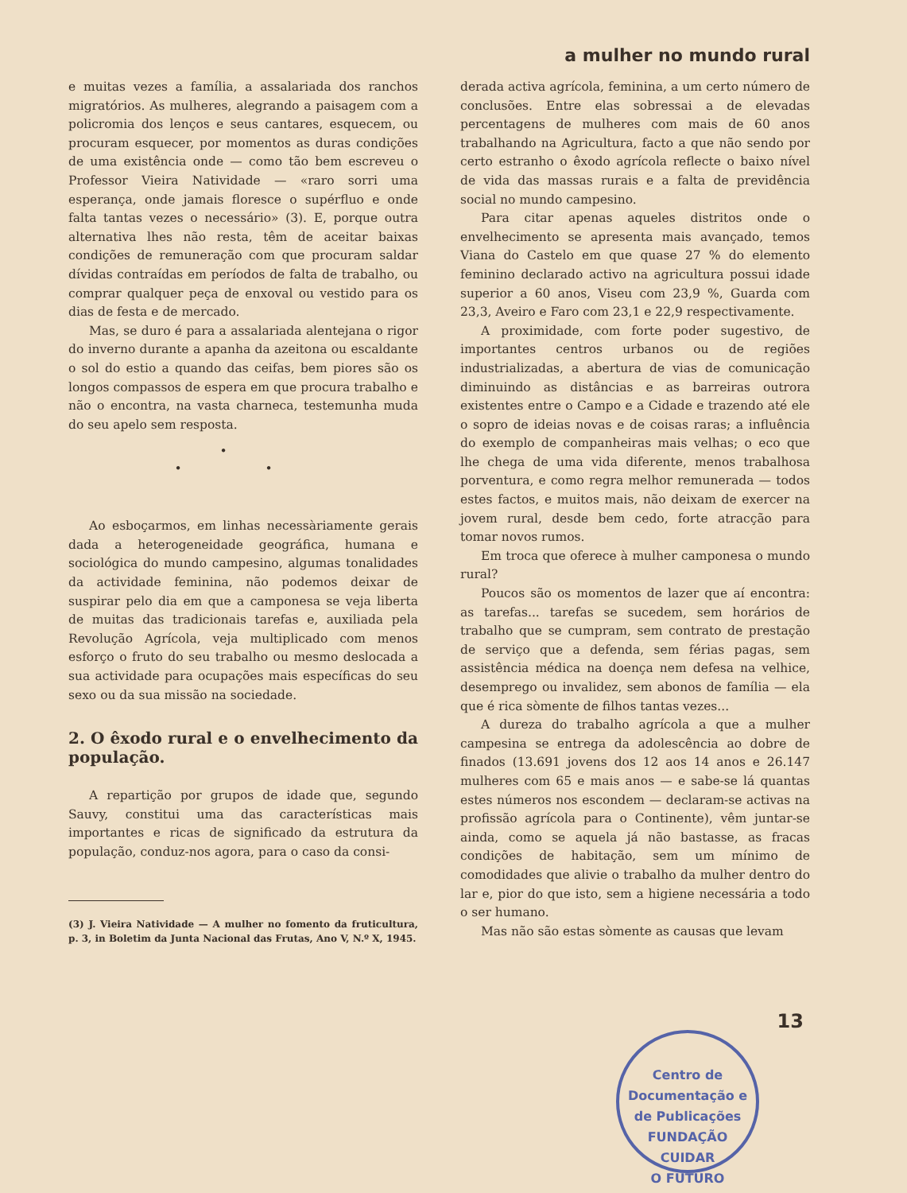a mulher no mundo rural
e muitas vezes a família, a assalariada dos ranchos migratórios. As mulheres, alegrando a paisagem com a policromia dos lenços e seus cantares, esquecem, ou procuram esquecer, por momentos as duras condições de uma existência onde — como tão bem escreveu o Professor Vieira Natividade — «raro sorri uma esperança, onde jamais floresce o supérfluo e onde falta tantas vezes o necessário» (3). E, porque outra alternativa lhes não resta, têm de aceitar baixas condições de remuneração com que procuram saldar dívidas contraídas em períodos de falta de trabalho, ou comprar qualquer peça de enxoval ou vestido para os dias de festa e de mercado.
Mas, se duro é para a assalariada alentejana o rigor do inverno durante a apanha da azeitona ou escaldante o sol do estio a quando das ceifas, bem piores são os longos compassos de espera em que procura trabalho e não o encontra, na vasta charneca, testemunha muda do seu apelo sem resposta.
•
• •
Ao esboçarmos, em linhas necessàriamente gerais dada a heterogeneidade geográfica, humana e sociológica do mundo campesino, algumas tonalidades da actividade feminina, não podemos deixar de suspirar pelo dia em que a camponesa se veja liberta de muitas das tradicionais tarefas e, auxiliada pela Revolução Agrícola, veja multiplicado com menos esforço o fruto do seu trabalho ou mesmo deslocada a sua actividade para ocupações mais específicas do seu sexo ou da sua missão na sociedade.
2. O êxodo rural e o envelhecimento da população.
A repartição por grupos de idade que, segundo Sauvy, constitui uma das características mais importantes e ricas de significado da estrutura da população, conduz-nos agora, para o caso da consi-
(3) J. Vieira Natividade — A mulher no fomento da fruticultura, p. 3, in Boletim da Junta Nacional das Frutas, Ano V, N.º X, 1945.
derada activa agrícola, feminina, a um certo número de conclusões. Entre elas sobressai a de elevadas percentagens de mulheres com mais de 60 anos trabalhando na Agricultura, facto a que não sendo por certo estranho o êxodo agrícola reflecte o baixo nível de vida das massas rurais e a falta de previdência social no mundo campesino.
Para citar apenas aqueles distritos onde o envelhecimento se apresenta mais avançado, temos Viana do Castelo em que quase 27 % do elemento feminino declarado activo na agricultura possui idade superior a 60 anos, Viseu com 23,9 %, Guarda com 23,3, Aveiro e Faro com 23,1 e 22,9 respectivamente.
A proximidade, com forte poder sugestivo, de importantes centros urbanos ou de regiões industrializadas, a abertura de vias de comunicação diminuindo as distâncias e as barreiras outrora existentes entre o Campo e a Cidade e trazendo até ele o sopro de ideias novas e de coisas raras; a influência do exemplo de companheiras mais velhas; o eco que lhe chega de uma vida diferente, menos trabalhosa porventura, e como regra melhor remunerada — todos estes factos, e muitos mais, não deixam de exercer na jovem rural, desde bem cedo, forte atracção para tomar novos rumos.
Em troca que oferece à mulher camponesa o mundo rural?
Poucos são os momentos de lazer que aí encontra: as tarefas... tarefas se sucedem, sem horários de trabalho que se cumpram, sem contrato de prestação de serviço que a defenda, sem férias pagas, sem assistência médica na doença nem defesa na velhice, desemprego ou invalidez, sem abonos de família — ela que é rica sòmente de filhos tantas vezes...
A dureza do trabalho agrícola a que a mulher campesina se entrega da adolescência ao dobre de finados (13.691 jovens dos 12 aos 14 anos e 26.147 mulheres com 65 e mais anos — e sabe-se lá quantas estes números nos escondem — declaram-se activas na profissão agrícola para o Continente), vêm juntar-se ainda, como se aquela já não bastasse, as fracas condições de habitação, sem um mínimo de comodidades que alivie o trabalho da mulher dentro do lar e, pior do que isto, sem a higiene necessária a todo o ser humano.
Mas não são estas sòmente as causas que levam
13
Centro de Documentação e de Publicações
FUNDAÇÃO
CUIDAR
O FUTURO